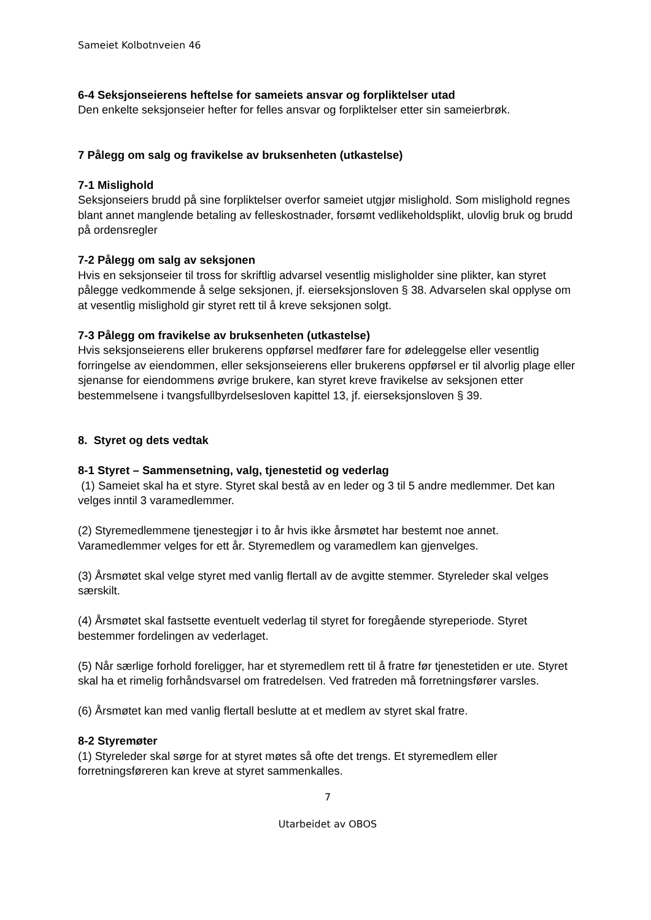Sameiet Kolbotnveien 46
6-4 Seksjonseierens heftelse for sameiets ansvar og forpliktelser utad
Den enkelte seksjonseier hefter for felles ansvar og forpliktelser etter sin sameierbrøk.
7 Pålegg om salg og fravikelse av bruksenheten (utkastelse)
7-1 Mislighold
Seksjonseiers brudd på sine forpliktelser overfor sameiet utgjør mislighold. Som mislighold regnes blant annet manglende betaling av felleskostnader, forsømt vedlikeholdsplikt, ulovlig bruk og brudd på ordensregler
7-2 Pålegg om salg av seksjonen
Hvis en seksjonseier til tross for skriftlig advarsel vesentlig misligholder sine plikter, kan styret pålegge vedkommende å selge seksjonen, jf. eierseksjonsloven § 38. Advarselen skal opplyse om at vesentlig mislighold gir styret rett til å kreve seksjonen solgt.
7-3 Pålegg om fravikelse av bruksenheten (utkastelse)
Hvis seksjonseierens eller brukerens oppførsel medfører fare for ødeleggelse eller vesentlig forringelse av eiendommen, eller seksjonseierens eller brukerens oppførsel er til alvorlig plage eller sjenanse for eiendommens øvrige brukere, kan styret kreve fravikelse av seksjonen etter bestemmelsene i tvangsfullbyrdelsesloven kapittel 13, jf. eierseksjonsloven § 39.
8. Styret og dets vedtak
8-1 Styret – Sammensetning, valg, tjenestetid og vederlag
(1) Sameiet skal ha et styre. Styret skal bestå av en leder og 3 til 5 andre medlemmer. Det kan velges inntil 3 varamedlemmer.
(2) Styremedlemmene tjenestegjør i to år hvis ikke årsmøtet har bestemt noe annet. Varamedlemmer velges for ett år. Styremedlem og varamedlem kan gjenvelges.
(3) Årsmøtet skal velge styret med vanlig flertall av de avgitte stemmer. Styreleder skal velges særskilt.
(4) Årsmøtet skal fastsette eventuelt vederlag til styret for foregående styreperiode. Styret bestemmer fordelingen av vederlaget.
(5) Når særlige forhold foreligger, har et styremedlem rett til å fratre før tjenestetiden er ute. Styret skal ha et rimelig forhåndsvarsel om fratredelsen. Ved fratreden må forretningsfører varsles.
(6) Årsmøtet kan med vanlig flertall beslutte at et medlem av styret skal fratre.
8-2 Styremøter
(1) Styreleder skal sørge for at styret møtes så ofte det trengs. Et styremedlem eller forretningsføreren kan kreve at styret sammenkalles.
7
Utarbeidet av OBOS